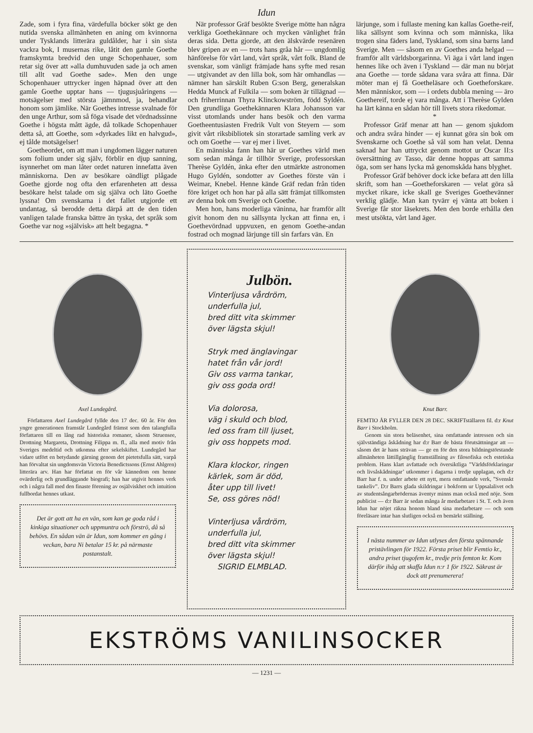Idun
Zade, som i fyra fina, värdefulla böcker sökt ge den nutida svenska allmänheten en aning om kvinnorna under Tysklands litterära guldålder, har i sin sista vackra bok, I musernas rike, låtit den gamle Goethe framskymta bredvid den unge Schopenhauer, som retar sig över att »alla dumhuvuden sade ja och amen till allt vad Goethe sade». Men den unge Schopenhauer uttrycker ingen häpnad över att den gamle Goethe upptar hans — tjugusjuåringens — motsägelser med största jämnmod, ja, behandlar honom som jämlike. När Goethes intresse svalnade för den unge Arthur, som så föga visade det vördnadssinne Goethe i högsta mått ägde, då tolkade Schopenhauer detta så, att Goethe, som »dyrkades likt en halvgud», ej tålde motsägelser!
Goetheordet, om att man i ungdomen lägger naturen som folium under sig själv, förblir en djup sanning, isynnerhet om man låter ordet naturen innefatta även människorna. Den av besökare oändligt plågade Goethe gjorde nog ofta den erfarenheten att dessa besökare helst talade om sig själva och läto Goethe lyssna! Om svenskarna i det fallet utgjorde ett undantag, så berodde detta därpå att de den tiden vanligen talade franska bättre än tyska, det språk som Goethe var nog »självisk» att helt begagna. *
När professor Gräf besökte Sverige mötte han några verkliga Goethekännare och mycken vänlighet från deras sida. Detta gjorde, att den älskvärde resenären blev gripen av en — trots hans gråa hår — ungdomlig hänförelse för vårt land, vårt språk, vårt folk. Bland de svenskar, som vänligt främjade hans syfte med resan — utgivandet av den lilla bok, som här omhandlas — nämner han särskilt Ruben G:son Berg, generalskan Hedda Munck af Fulkila — som boken är tillägnad — och friherrinnan Thyra Klinckowström, född Syldén. Den grundliga Goethekännaren Klara Johansson var visst utomlands under hans besök och den varma Goetheentusiasten Fredrik Vult von Steyern — som givit vårt riksbibliotek sin storartade samling verk av och om Goethe — var ej mer i livet.
En människa fann han här ur Goethes värld men som sedan många år tillhör Sverige, professorskan Therèse Gyldén, änka efter den utmärkte astronomen Hugo Gyldén, sondotter av Goethes förste vän i Weimar, Knebel. Henne kände Gräf redan från tiden före kriget och hon har på alla sätt främjat tillkomsten av denna bok om Sverige och Goethe.
Men hon, hans moderliga väninna, har framför allt givit honom den nu sällsynta lyckan att finna en, i Goethevördnad uppvuxen, en genom Goethe-andan fostrad och mognad lärjunge till sin farfars vän. En
lärjunge, som i fullaste mening kan kallas Goethe-reif, lika sällsynt som kvinna och som människa, lika trogen sina fäders land, Tyskland, som sina barns land Sverige. Men — såsom en av Goethes anda helgad — framför allt världsborgarinna. Vi äga i vårt land ingen hennes like och även i Tyskland — där man nu börjat ana Goethe — torde sådana vara svåra att finna. Där möter man ej få Goetheläsare och Goetheforskare. Men människor, som — i ordets dubbla mening — äro Goethereif, torde ej vara många. Att i Therèse Gylden ha lärt känna en sådan hör till livets stora rikedomar.
*
Professor Gräf menar att han — genom sjukdom och andra svåra hinder — ej kunnat göra sin bok om Svenskarne och Goethe så väl som han velat. Denna saknad har han uttryckt genom mottot ur Oscar II:s översättning av Tasso, där denne hoppas att samma öga, som ser hans lycka må genomskåda hans blyghet.
Professor Gräf behöver dock icke befara att den lilla skrift, som han —Goetheforskaren — velat göra så mycket rikare, icke skall ge Sveriges Goethevänner verklig glädje. Man kan tyvärr ej vänta att boken i Sverige får stor läsekrets. Men den borde erhålla den mest utsökta, vårt land äger.
Axel Lundegård.
Författaren Axel Lundegård fyllde den 17 dec. 60 år. För den yngre generationen framstår Lundegård främst som den talangfulla författaren till en lång rad historiska romaner, såsom Struensee, Drottning Margareta, Drottning Filippa m. fl., alla med motiv från Sveriges medeltid och utkomna efter sekelskiftet. Lundegård har vidare utfört en betydande gärning genom det pietetsfulla sätt, varpå han förvaltat sin ungdomsvän Victoria Benedictssons (Ernst Ahlgren) litterära arv. Han har författat en för vår kännedom om henne ovärderlig och grundläggande biografi; han har utgivit hennes verk och i några fall med den finaste förening av osjälviskhet och intuition fullbordat hennes utkast.
Det är gott att ha en vän, som kan ge goda råd i kinkiga situationer och uppmuntra och förströ, då så behövs. En sådan vän är Idun, som kommer en gång i veckan, bara Ni betalar 15 kr. på närmaste postanstalt.
Julbön.
Vinterljusa vårdröm,
underfulla jul,
bred ditt vita skimmer
över lägsta skjul!
Stryk med änglavingar
hatet från vår jord!
Giv oss varma tankar,
giv oss goda ord!
Via dolorosa,
väg i skuld och blod,
led oss fram till ljuset,
giv oss hoppets mod.
Klara klockor, ringen
kärlek, som är död,
åter upp till livet!
Se, oss göres nöd!
Vinterljusa vårdröm,
underfulla jul,
bred ditt vita skimmer
över lägsta skjul!
SIGRID ELMBLAD.
Knut Barr.
FEMTIO ÅR FYLLER DEN 28 DEC. SKRIFTställaren fil. d:r Knut Barr i Stockholm.
Genom sin stora beläsenhet, sina omfattande intressen och sin självständiga åskådning har d:r Barr de bästa förutsättningar att — såsom det är hans strävan — ge en för den stora bildningstörstande allmänheten lättillgänglig framställning av filosofiska och estetiska problem. Hans klart avfattade och översiktliga ”Världsförklaringar och livsåskådningar’ utkommer i dagarna i tredje upplagan, och d:r Barr har f. n. under arbete ett nytt, mera omfattande verk, ”Svenskt tankeliv”. D:r Barrs glada skildringar i bokform ur Uppsalalivet och av studentsångarbrödernas äventyr minns man också med nöje. Som publicist — d:r Barr är sedan många år medarbetare i St. T. och även Idun har nöjet räkna honom bland sina medarbetare — och som föreläsare intar han slutligen också en bemärkt ställning.
I nästa nummer av Idun utlyses den första spännande pristävlingen för 1922. Första priset blir Femtio kr., andra priset tjugofem kr., tredje pris femton kr. Kom därför ihåg att skaffa Idun n:r 1 för 1922. Säkrast är dock att prenumerera!
EKSTRÖMS VANILINSOCKER
— 1231 —